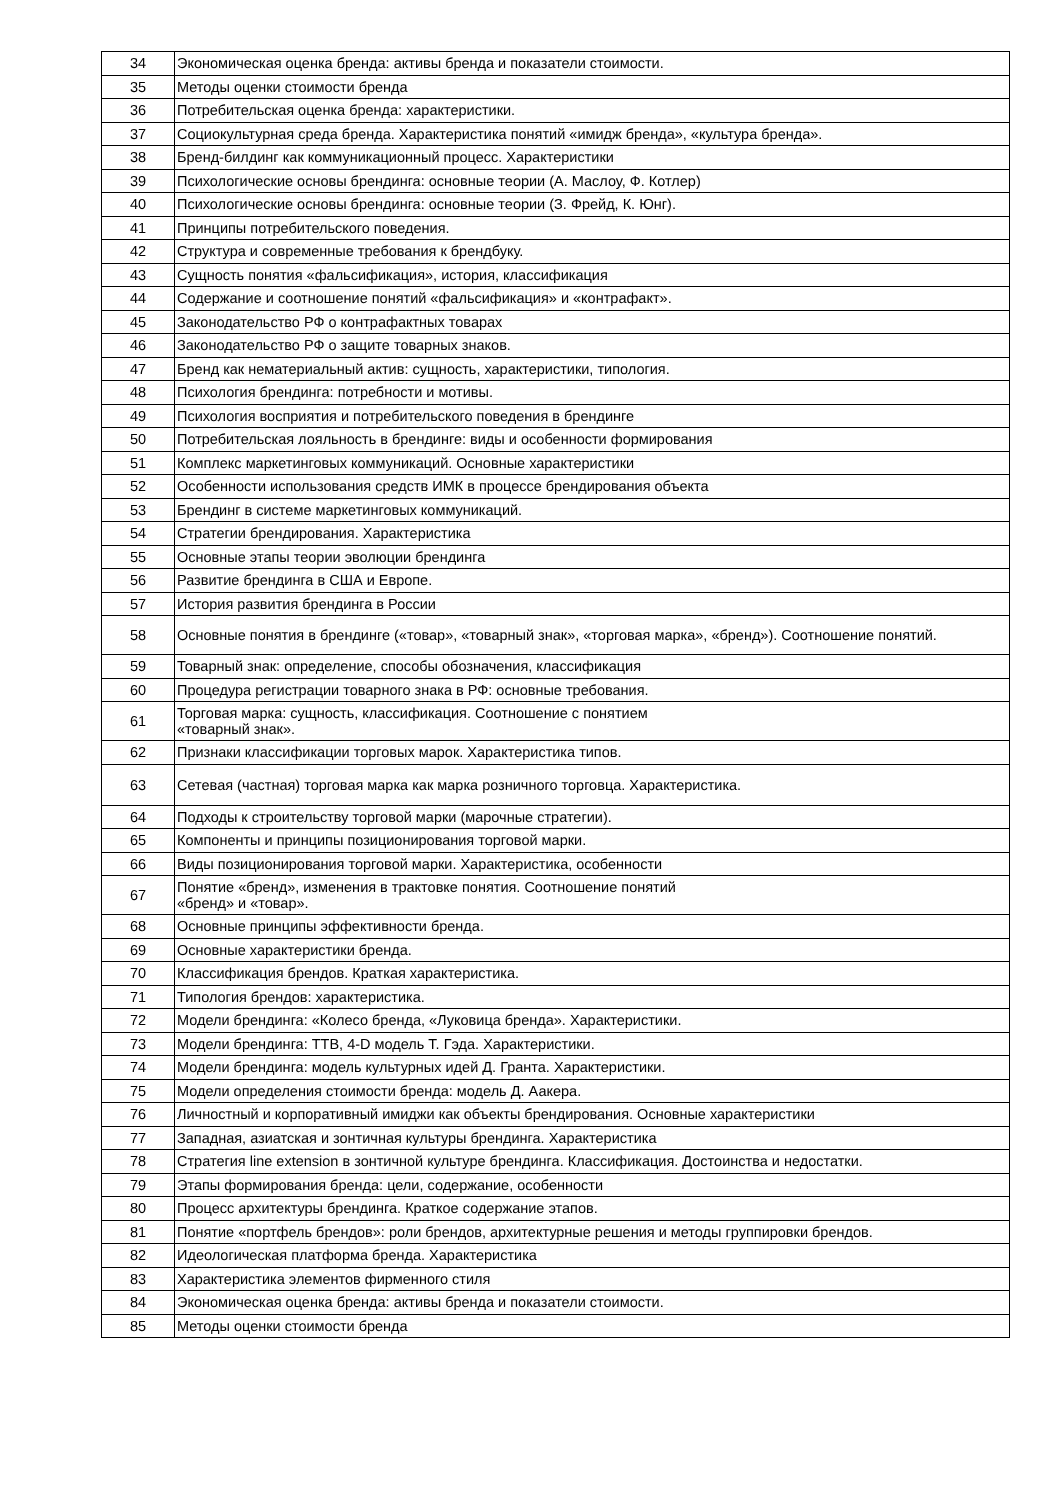| 34 | Экономическая оценка бренда: активы бренда и показатели стоимости. |
| 35 | Методы оценки стоимости бренда |
| 36 | Потребительская оценка бренда: характеристики. |
| 37 | Социокультурная среда бренда. Характеристика понятий «имидж бренда», «культура бренда». |
| 38 | Бренд-билдинг как коммуникационный процесс. Характеристики |
| 39 | Психологические основы брендинга: основные теории (А. Маслоу, Ф. Котлер) |
| 40 | Психологические основы брендинга: основные теории (З. Фрейд, К. Юнг). |
| 41 | Принципы потребительского поведения. |
| 42 | Структура и современные требования к брендбуку. |
| 43 | Сущность понятия «фальсификация», история, классификация |
| 44 | Содержание и соотношение понятий «фальсификация» и «контрафакт». |
| 45 | Законодательство РФ о контрафактных товарах |
| 46 | Законодательство РФ о защите товарных знаков. |
| 47 | Бренд как нематериальный актив: сущность, характеристики, типология. |
| 48 | Психология брендинга: потребности и мотивы. |
| 49 | Психология восприятия и потребительского поведения в брендинге |
| 50 | Потребительская лояльность в брендинге: виды и особенности формирования |
| 51 | Комплекс маркетинговых коммуникаций. Основные характеристики |
| 52 | Особенности использования средств ИМК в процессе брендирования объекта |
| 53 | Брендинг в системе маркетинговых коммуникаций. |
| 54 | Стратегии брендирования. Характеристика |
| 55 | Основные этапы теории эволюции брендинга |
| 56 | Развитие брендинга в США и Европе. |
| 57 | История развития брендинга в России |
| 58 | Основные понятия в брендинге («товар», «товарный знак», «торговая марка», «бренд»). Соотношение понятий. |
| 59 | Товарный знак: определение, способы обозначения, классификация |
| 60 | Процедура регистрации товарного знака в РФ: основные требования. |
| 61 | Торговая марка: сущность, классификация. Соотношение с понятием «товарный знак». |
| 62 | Признаки классификации торговых марок. Характеристика типов. |
| 63 | Сетевая (частная) торговая марка как марка розничного торговца. Характеристика. |
| 64 | Подходы к строительству торговой марки (марочные стратегии). |
| 65 | Компоненты и принципы позиционирования торговой марки. |
| 66 | Виды позиционирования торговой марки. Характеристика, особенности |
| 67 | Понятие «бренд», изменения в трактовке понятия. Соотношение понятий «бренд» и «товар». |
| 68 | Основные принципы эффективности бренда. |
| 69 | Основные характеристики бренда. |
| 70 | Классификация брендов. Краткая характеристика. |
| 71 | Типология брендов: характеристика. |
| 72 | Модели брендинга: «Колесо бренда, «Луковица бренда». Характеристики. |
| 73 | Модели брендинга: ТТВ, 4-D модель Т. Гэда. Характеристики. |
| 74 | Модели брендинга: модель культурных идей Д. Гранта. Характеристики. |
| 75 | Модели определения стоимости бренда: модель Д. Аакера. |
| 76 | Личностный и корпоративный имиджи как объекты брендирования. Основные характеристики |
| 77 | Западная, азиатская и зонтичная культуры брендинга. Характеристика |
| 78 | Стратегия line extension в зонтичной культуре брендинга. Классификация. Достоинства и недостатки. |
| 79 | Этапы формирования бренда: цели, содержание, особенности |
| 80 | Процесс архитектуры брендинга. Краткое содержание этапов. |
| 81 | Понятие «портфель брендов»: роли брендов, архитектурные решения и методы группировки брендов. |
| 82 | Идеологическая платформа бренда. Характеристика |
| 83 | Характеристика элементов фирменного стиля |
| 84 | Экономическая оценка бренда: активы бренда и показатели стоимости. |
| 85 | Методы оценки стоимости бренда |